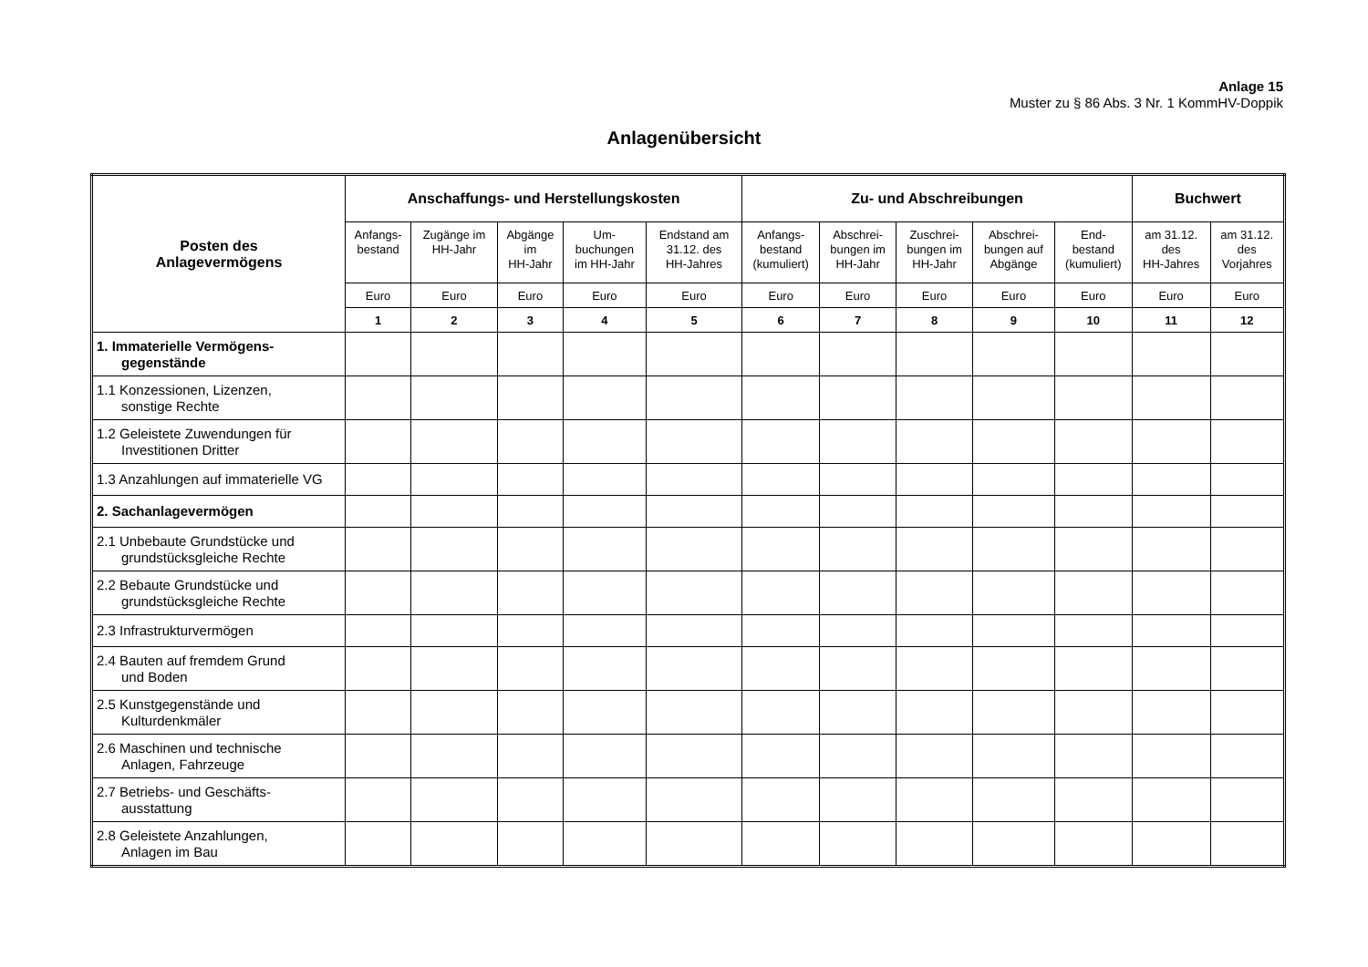Anlage 15
Muster zu § 86 Abs. 3 Nr. 1 KommHV-Doppik
Anlagenübersicht
| Posten des Anlagevermögens | Anschaffungs- und Herstellungskosten | | | | | Zu- und Abschreibungen | | | | | Buchwert | |
| --- | --- | --- | --- | --- | --- | --- | --- | --- | --- | --- | --- | --- |
| | Anfangs- bestand | Zugänge im HH-Jahr | Abgänge im HH-Jahr | Um- buchungen im HH-Jahr | Endstand am 31.12. des HH-Jahres | Anfangs- bestand (kumuliert) | Abschrei- bungen im HH-Jahr | Zuschrei- bungen im HH-Jahr | Abschrei- bungen auf Abgänge | End- bestand (kumuliert) | am 31.12. des HH-Jahres | am 31.12. des Vorjahres |
| | Euro | Euro | Euro | Euro | Euro | Euro | Euro | Euro | Euro | Euro | Euro | Euro |
| | 1 | 2 | 3 | 4 | 5 | 6 | 7 | 8 | 9 | 10 | 11 | 12 |
| 1. Immaterielle Vermögens- gegenstände | | | | | | | | | | | | |
| 1.1 Konzessionen, Lizenzen, sonstige Rechte | | | | | | | | | | | | |
| 1.2 Geleistete Zuwendungen für Investitionen Dritter | | | | | | | | | | | | |
| 1.3 Anzahlungen auf immaterielle VG | | | | | | | | | | | | |
| 2. Sachanlagevermögen | | | | | | | | | | | | |
| 2.1 Unbebaute Grundstücke und grundstücksgleiche Rechte | | | | | | | | | | | | |
| 2.2 Bebaute Grundstücke und grundstücksgleiche Rechte | | | | | | | | | | | | |
| 2.3 Infrastrukturvermögen | | | | | | | | | | | | |
| 2.4 Bauten auf fremdem Grund und Boden | | | | | | | | | | | | |
| 2.5 Kunstgegenstände und Kulturdenkmäler | | | | | | | | | | | | |
| 2.6 Maschinen und technische Anlagen, Fahrzeuge | | | | | | | | | | | | |
| 2.7 Betriebs- und Geschäfts- ausstattung | | | | | | | | | | | | |
| 2.8 Geleistete Anzahlungen, Anlagen im Bau | | | | | | | | | | | | |